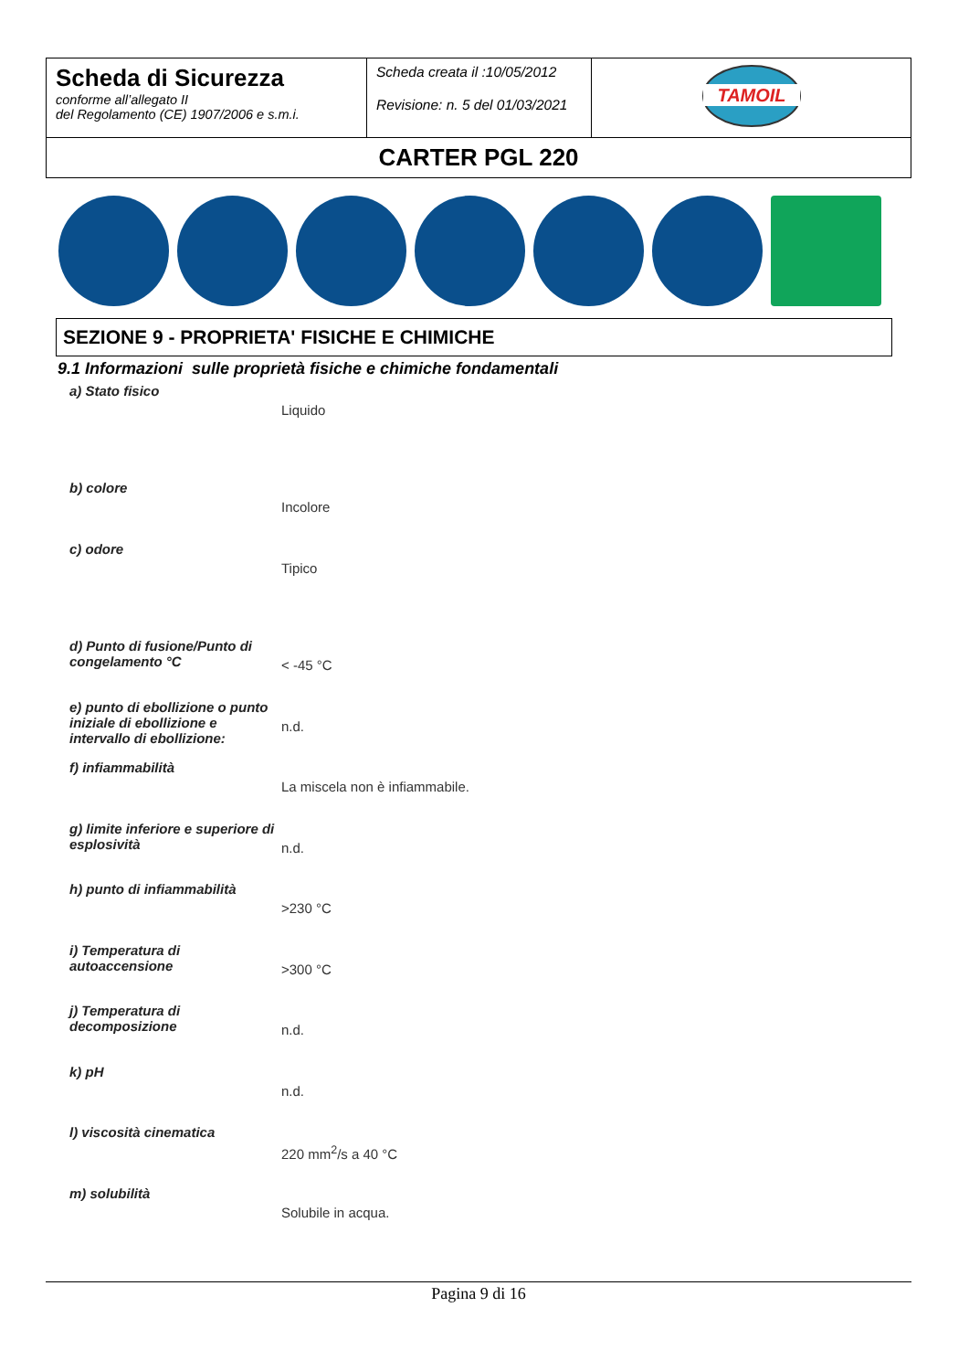| Scheda di Sicurezza conforme all’allegato II del Regolamento (CE) 1907/2006 e s.m.i. | Scheda creata il :10/05/2012 Revisione: n. 5 del 01/03/2021 | TAMOIL |
| CARTER PGL 220 | | |
SEZIONE 9 - PROPRIETA' FISICHE E CHIMICHE
9.1 Informazioni sulle proprietà fisiche e chimiche fondamentali
| a) Stato fisico | Liquido |
| b) colore | Incolore |
| c) odore | Tipico |
| d) Punto di fusione/Punto di congelamento °C | < -45 °C |
| e) punto di ebollizione o punto iniziale di ebollizione e intervallo di ebollizione: | n.d. |
| f) infiammabilità | La miscela non è infiammabile. |
| g) limite inferiore e superiore di esplosività | n.d. |
| h) punto di infiammabilità | >230 °C |
| i) Temperatura di autoaccensione | >300 °C |
| j) Temperatura di decomposizione | n.d. |
| k) pH | n.d. |
| l) viscosità cinematica | 220 mm<sup>2</sup>/s a 40 °C |
| m) solubilità | Solubile in acqua. |
Pagina 9 di 16